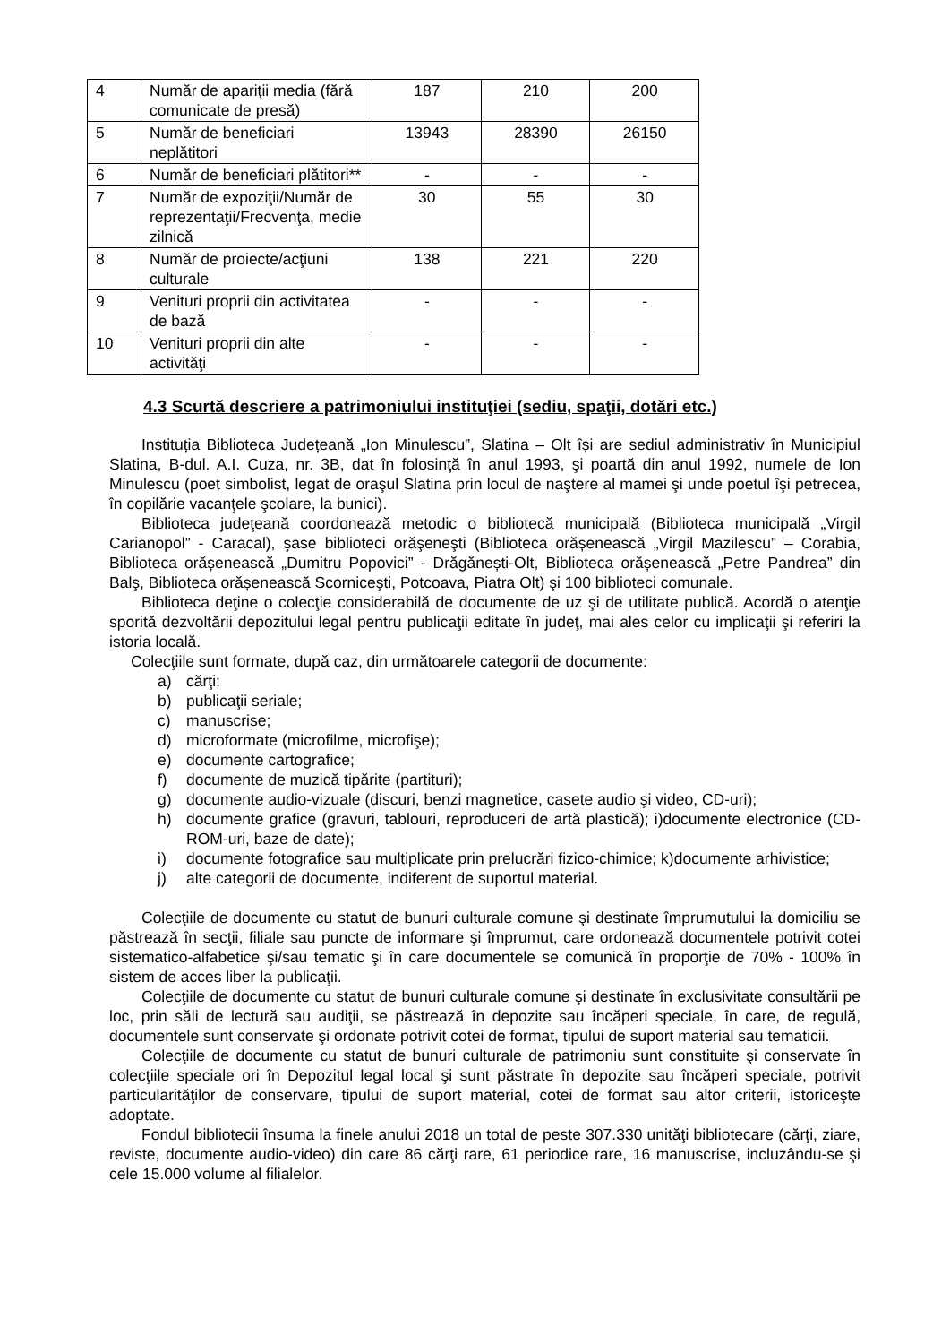| 4 | Număr de apariţii media (fără comunicate de presă) | 187 | 210 | 200 |
| 5 | Număr de beneficiari neplătitori | 13943 | 28390 | 26150 |
| 6 | Număr de beneficiari plătitori** | - | - | - |
| 7 | Număr de expoziţii/Număr de reprezentaţii/Frecvenţa, medie zilnică | 30 | 55 | 30 |
| 8 | Număr de proiecte/acţiuni culturale | 138 | 221 | 220 |
| 9 | Venituri proprii din activitatea de bază | - | - | - |
| 10 | Venituri proprii din alte activităţi | - | - | - |
4.3 Scurtă descriere a patrimoniului instituţiei (sediu, spaţii, dotări etc.)
Instituția Biblioteca Județeană „Ion Minulescu”, Slatina – Olt își are sediul administrativ în Municipiul Slatina, B-dul. A.I. Cuza, nr. 3B, dat în folosinţă în anul 1993, şi poartă din anul 1992, numele de Ion Minulescu (poet simbolist, legat de oraşul Slatina prin locul de naştere al mamei şi unde poetul îşi petrecea, în copilărie vacanţele şcolare, la bunici).
Biblioteca judeţeană coordonează metodic o bibliotecă municipală (Biblioteca municipală „Virgil Carianopol” - Caracal), şase biblioteci orăşeneşti (Biblioteca orășenească „Virgil Mazilescu” – Corabia, Biblioteca orășenească „Dumitru Popovici” - Drăgănești-Olt, Biblioteca orășenească „Petre Pandrea” din Balş, Biblioteca orășenească Scorniceşti, Potcoava, Piatra Olt) şi 100 biblioteci comunale.
Biblioteca deţine o colecţie considerabilă de documente de uz şi de utilitate publică. Acordă o atenţie sporită dezvoltării depozitului legal pentru publicaţii editate în judeţ, mai ales celor cu implicaţii şi referiri la istoria locală.
Colecţiile sunt formate, după caz, din următoarele categorii de documente:
a) cărţi;
b) publicaţii seriale;
c) manuscrise;
d) microformate (microfilme, microfişe);
e) documente cartografice;
f) documente de muzică tipărite (partituri);
g) documente audio-vizuale (discuri, benzi magnetice, casete audio şi video, CD-uri);
h) documente grafice (gravuri, tablouri, reproduceri de artă plastică); i)documente electronice (CD-ROM-uri, baze de date);
i) documente fotografice sau multiplicate prin prelucrări fizico-chimice; k)documente arhivistice;
j) alte categorii de documente, indiferent de suportul material.
Colecţiile de documente cu statut de bunuri culturale comune şi destinate împrumutului la domiciliu se păstrează în secţii, filiale sau puncte de informare şi împrumut, care ordonează documentele potrivit cotei sistematico-alfabetice şi/sau tematic şi în care documentele se comunică în proporţie de 70% - 100% în sistem de acces liber la publicaţii.
Colecţiile de documente cu statut de bunuri culturale comune şi destinate în exclusivitate consultării pe loc, prin săli de lectură sau audiţii, se păstrează în depozite sau încăperi speciale, în care, de regulă, documentele sunt conservate şi ordonate potrivit cotei de format, tipului de suport material sau tematicii.
Colecţiile de documente cu statut de bunuri culturale de patrimoniu sunt constituite şi conservate în colecţiile speciale ori în Depozitul legal local şi sunt păstrate în depozite sau încăperi speciale, potrivit particularităţilor de conservare, tipului de suport material, cotei de format sau altor criterii, istoriceşte adoptate.
Fondul bibliotecii însuma la finele anului 2018 un total de peste 307.330 unităţi bibliotecare (cărţi, ziare, reviste, documente audio-video) din care 86 cărţi rare, 61 periodice rare, 16 manuscrise, incluzându-se şi cele 15.000 volume al filialelor.